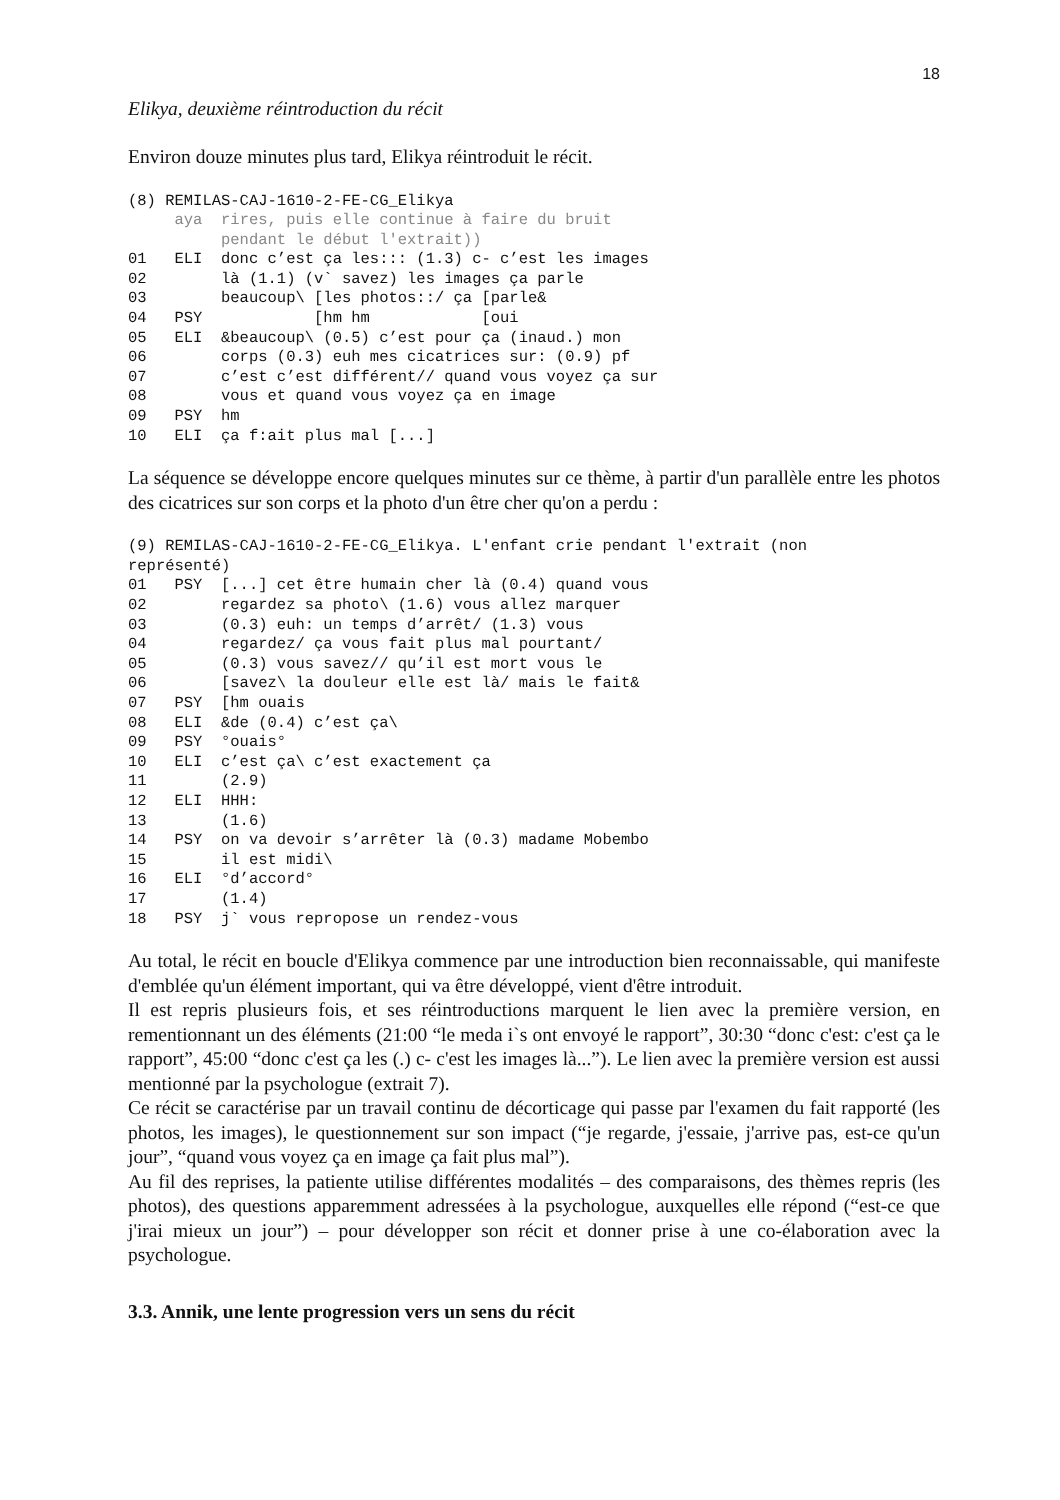18
Elikya, deuxième réintroduction du récit
Environ douze minutes plus tard, Elikya réintroduit le récit.
(8) REMILAS-CAJ-1610-2-FE-CG_Elikya
     aya  rires, puis elle continue à faire du bruit
          pendant le début l'extrait))
01   ELI  donc c’est ça les::: (1.3) c- c’est les images
02        là (1.1) (v` savez) les images ça parle
03        beaucoup\ [les photos::/ ça [parle&
04   PSY            [hm hm            [oui
05   ELI  &beaucoup\ (0.5) c’est pour ça (inaud.) mon
06        corps (0.3) euh mes cicatrices sur: (0.9) pf
07        c’est c’est différent// quand vous voyez ça sur
08        vous et quand vous voyez ça en image
09   PSY  hm
10   ELI  ça f:ait plus mal [...]
La séquence se développe encore quelques minutes sur ce thème, à partir d'un parallèle entre les photos des cicatrices sur son corps et la photo d'un être cher qu'on a perdu :
(9) REMILAS-CAJ-1610-2-FE-CG_Elikya. L'enfant crie pendant l'extrait (non
représenté)
01   PSY  [...] cet être humain cher là (0.4) quand vous
02        regardez sa photo\ (1.6) vous allez marquer
03        (0.3) euh: un temps d’arrêt/ (1.3) vous
04        regardez/ ça vous fait plus mal pourtant/
05        (0.3) vous savez// qu’il est mort vous le
06        [savez\ la douleur elle est là/ mais le fait&
07   PSY  [hm ouais
08   ELI  &de (0.4) c’est ça\
09   PSY  °ouais°
10   ELI  c’est ça\ c’est exactement ça
11        (2.9)
12   ELI  HHH:
13        (1.6)
14   PSY  on va devoir s’arrêter là (0.3) madame Mobembo
15        il est midi\
16   ELI  °d’accord°
17        (1.4)
18   PSY  j` vous repropose un rendez-vous
Au total, le récit en boucle d'Elikya commence par une introduction bien reconnaissable, qui manifeste d'emblée qu'un élément important, qui va être développé, vient d'être introduit.
Il est repris plusieurs fois, et ses réintroductions marquent le lien avec la première version, en rementionnant un des éléments (21:00 “le meda i`s ont envoyé le rapport”, 30:30 “donc c'est: c'est ça le rapport”, 45:00 “donc c'est ça les (.) c- c'est les images là...”). Le lien avec la première version est aussi mentionné par la psychologue (extrait 7).
Ce récit se caractérise par un travail continu de décorticage qui passe par l'examen du fait rapporté (les photos, les images), le questionnement sur son impact (“je regarde, j'essaie, j'arrive pas, est-ce qu'un jour”, “quand vous voyez ça en image ça fait plus mal”).
Au fil des reprises, la patiente utilise différentes modalités – des comparaisons, des thèmes repris (les photos), des questions apparemment adressées à la psychologue, auxquelles elle répond (“est-ce que j'irai mieux un jour”) – pour développer son récit et donner prise à une co-élaboration avec la psychologue.
3.3. Annik, une lente progression vers un sens du récit